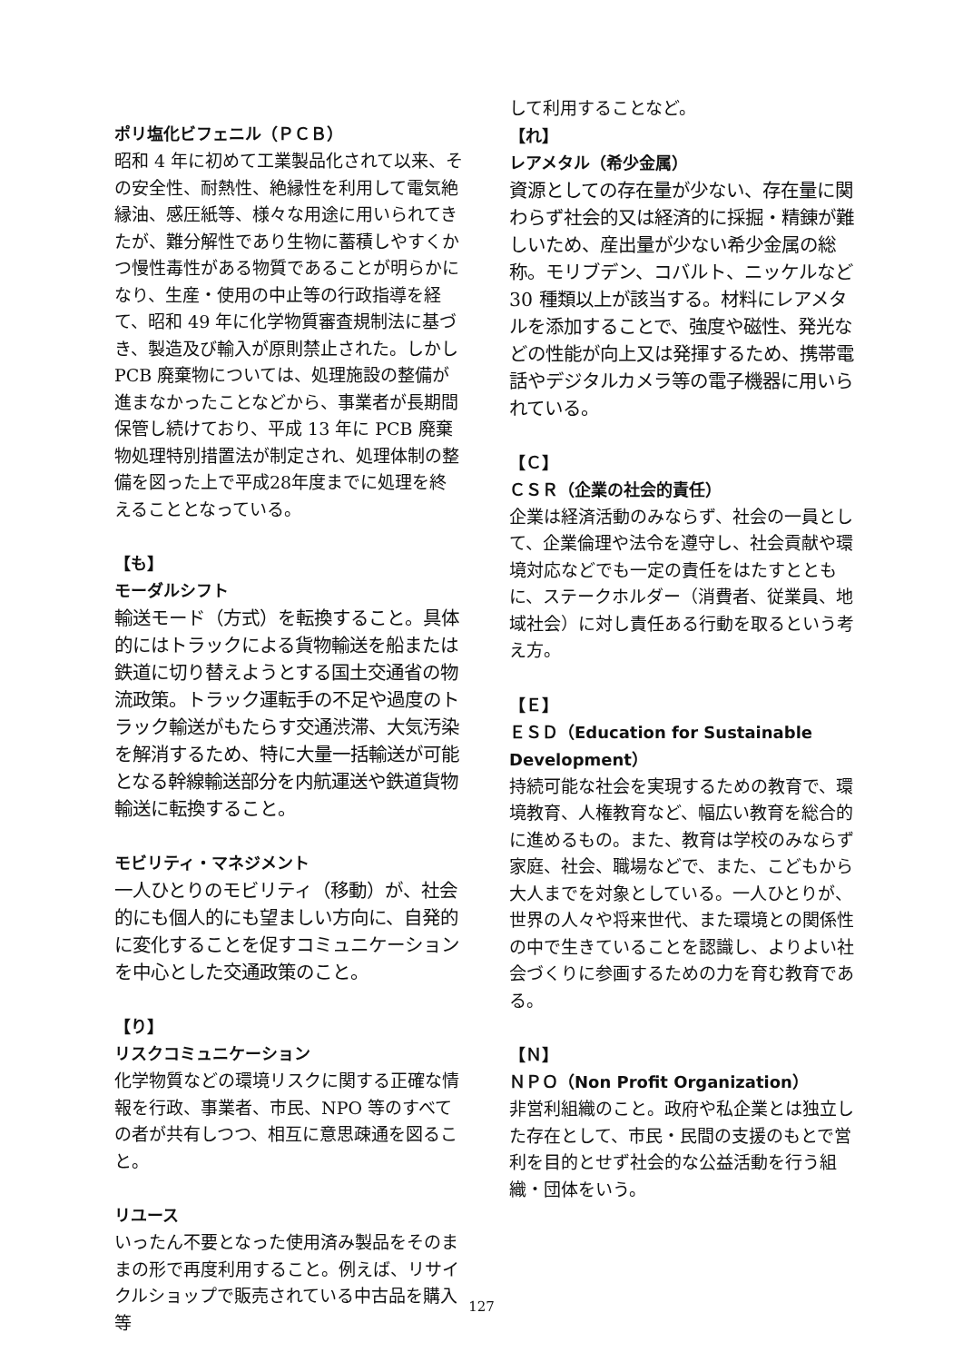ポリ塩化ビフェニル（ＰＣＢ）
昭和 4 年に初めて工業製品化されて以来、その安全性、耐熱性、絶縁性を利用して電気絶縁油、感圧紙等、様々な用途に用いられてきたが、難分解性であり生物に蓄積しやすくかつ慢性毒性がある物質であることが明らかになり、生産・使用の中止等の行政指導を経て、昭和 49 年に化学物質審査規制法に基づき、製造及び輸入が原則禁止された。しかし PCB 廃棄物については、処理施設の整備が進まなかったことなどから、事業者が長期間保管し続けており、平成 13 年に PCB 廃棄物処理特別措置法が制定され、処理体制の整備を図った上で平成28年度までに処理を終えることとなっている。
【も】
モーダルシフト
輸送モード（方式）を転換すること。具体的にはトラックによる貨物輸送を船または鉄道に切り替えようとする国土交通省の物流政策。トラック運転手の不足や過度のトラック輸送がもたらす交通渋滞、大気汚染を解消するため、特に大量一括輸送が可能となる幹線輸送部分を内航運送や鉄道貨物輸送に転換すること。
モビリティ・マネジメント
一人ひとりのモビリティ（移動）が、社会的にも個人的にも望ましい方向に、自発的に変化することを促すコミュニケーションを中心とした交通政策のこと。
【り】
リスクコミュニケーション
化学物質などの環境リスクに関する正確な情報を行政、事業者、市民、NPO 等のすべての者が共有しつつ、相互に意思疎通を図ること。
リユース
いったん不要となった使用済み製品をそのままの形で再度利用すること。例えば、リサイクルショップで販売されている中古品を購入等
して利用することなど。
【れ】
レアメタル（希少金属）
資源としての存在量が少ない、存在量に関わらず社会的又は経済的に採掘・精錬が難しいため、産出量が少ない希少金属の総称。モリブデン、コバルト、ニッケルなど 30 種類以上が該当する。材料にレアメタルを添加することで、強度や磁性、発光などの性能が向上又は発揮するため、携帯電話やデジタルカメラ等の電子機器に用いられている。
【Ｃ】
ＣＳＲ（企業の社会的責任）
企業は経済活動のみならず、社会の一員として、企業倫理や法令を遵守し、社会貢献や環境対応などでも一定の責任をはたすとともに、ステークホルダー（消費者、従業員、地域社会）に対し責任ある行動を取るという考え方。
【Ｅ】
ＥＳＤ（Education for Sustainable Development）
持続可能な社会を実現するための教育で、環境教育、人権教育など、幅広い教育を総合的に進めるもの。また、教育は学校のみならず家庭、社会、職場などで、また、こどもから大人までを対象としている。一人ひとりが、世界の人々や将来世代、また環境との関係性の中で生きていることを認識し、よりよい社会づくりに参画するための力を育む教育である。
【Ｎ】
ＮＰＯ（Non Profit Organization）
非営利組織のこと。政府や私企業とは独立した存在として、市民・民間の支援のもとで営利を目的とせず社会的な公益活動を行う組織・団体をいう。
127